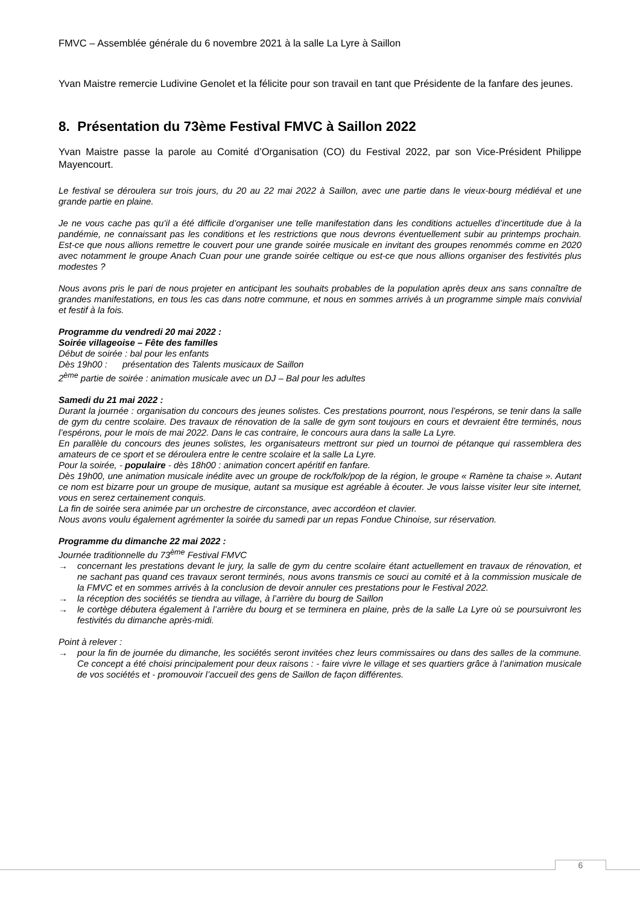FMVC – Assemblée générale du 6 novembre 2021 à la salle La Lyre à Saillon
Yvan Maistre remercie Ludivine Genolet et la félicite pour son travail en tant que Présidente de la fanfare des jeunes.
8. Présentation du 73ème Festival FMVC à Saillon 2022
Yvan Maistre passe la parole au Comité d’Organisation (CO) du Festival 2022, par son Vice-Président Philippe Mayencourt.
Le festival se déroulera sur trois jours, du 20 au 22 mai 2022 à Saillon, avec une partie dans le vieux-bourg médiéval et une grande partie en plaine.
Je ne vous cache pas qu’il a été difficile d’organiser une telle manifestation dans les conditions actuelles d’incertitude due à la pandémie, ne connaissant pas les conditions et les restrictions que nous devrons éventuellement subir au printemps prochain. Est-ce que nous allions remettre le couvert pour une grande soirée musicale en invitant des groupes renommés comme en 2020 avec notamment le groupe Anach Cuan pour une grande soirée celtique ou est-ce que nous allions organiser des festivités plus modestes ?
Nous avons pris le pari de nous projeter en anticipant les souhaits probables de la population après deux ans sans connaître de grandes manifestations, en tous les cas dans notre commune, et nous en sommes arrivés à un programme simple mais convivial et festif à la fois.
Programme du vendredi 20 mai 2022 :
Soirée villageoise – Fête des familles
Début de soirée : bal pour les enfants
Dès 19h00 : présentation des Talents musicaux de Saillon
2<sup>ème</sup> partie de soirée : animation musicale avec un DJ – Bal pour les adultes
Samedi du 21 mai 2022 :
Durant la journée : organisation du concours des jeunes solistes. Ces prestations pourront, nous l’espérons, se tenir dans la salle de gym du centre scolaire. Des travaux de rénovation de la salle de gym sont toujours en cours et devraient être terminés, nous l’espérons, pour le mois de mai 2022. Dans le cas contraire, le concours aura dans la salle La Lyre.
En parallèle du concours des jeunes solistes, les organisateurs mettront sur pied un tournoi de pétanque qui rassemblera des amateurs de ce sport et se déroulera entre le centre scolaire et la salle La Lyre.
Pour la soirée, - populaire - dès 18h00 : animation concert apéritif en fanfare.
Dès 19h00, une animation musicale inédite avec un groupe de rock/folk/pop de la région, le groupe « Ramène ta chaise ». Autant ce nom est bizarre pour un groupe de musique, autant sa musique est agréable à écouter. Je vous laisse visiter leur site internet, vous en serez certainement conquis.
La fin de soirée sera animée par un orchestre de circonstance, avec accordéon et clavier.
Nous avons voulu également agrémenter la soirée du samedi par un repas Fondue Chinoise, sur réservation.
Programme du dimanche 22 mai 2022 :
Journée traditionnelle du 73<sup>ème</sup> Festival FMVC
→ concernant les prestations devant le jury, la salle de gym du centre scolaire étant actuellement en travaux de rénovation, et ne sachant pas quand ces travaux seront terminés, nous avons transmis ce souci au comité et à la commission musicale de la FMVC et en sommes arrivés à la conclusion de devoir annuler ces prestations pour le Festival 2022.
→ la réception des sociétés se tiendra au village, à l’arrière du bourg de Saillon
→ le cortège débutera également à l’arrière du bourg et se terminera en plaine, près de la salle La Lyre où se poursuivront les festivités du dimanche après-midi.
Point à relever :
→ pour la fin de journée du dimanche, les sociétés seront invitées chez leurs commissaires ou dans des salles de la commune. Ce concept a été choisi principalement pour deux raisons : - faire vivre le village et ses quartiers grâce à l’animation musicale de vos sociétés et - promouvoir l’accueil des gens de Saillon de façon différentes.
6